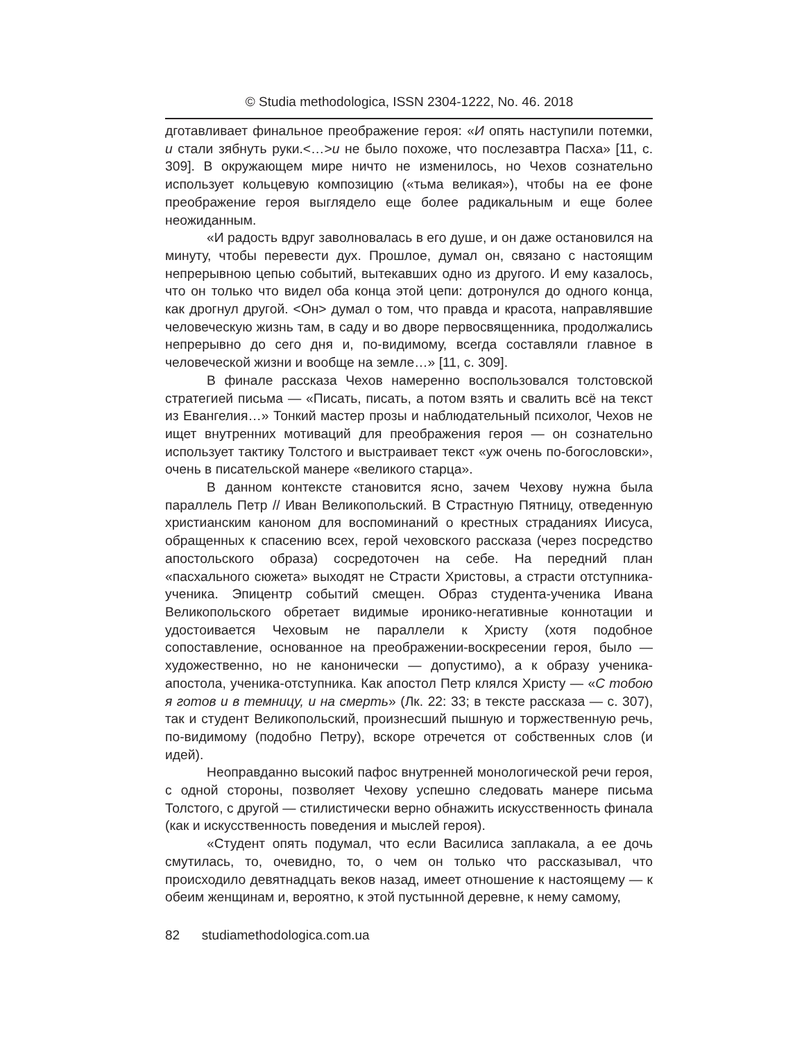© Studia methodologica, ISSN 2304-1222, No. 46. 2018
дготавливает финальное преображение героя: «И опять наступили потемки, и стали зябнуть руки.<…>и не было похоже, что послезавтра Пасха» [11, с. 309]. В окружающем мире ничто не изменилось, но Чехов сознательно использует кольцевую композицию («тьма великая»), чтобы на ее фоне преображение героя выглядело еще более радикальным и еще более неожиданным.
«И радость вдруг заволновалась в его душе, и он даже остановился на минуту, чтобы перевести дух. Прошлое, думал он, связано с настоящим непрерывною цепью событий, вытекавших одно из другого. И ему казалось, что он только что видел оба конца этой цепи: дотронулся до одного конца, как дрогнул другой. <Он> думал о том, что правда и красота, направлявшие человеческую жизнь там, в саду и во дворе первосвященника, продолжались непрерывно до сего дня и, по-видимому, всегда составляли главное в человеческой жизни и вообще на земле…» [11, с. 309].
В финале рассказа Чехов намеренно воспользовался толстовской стратегией письма — «Писать, писать, а потом взять и свалить всё на текст из Евангелия…» Тонкий мастер прозы и наблюдательный психолог, Чехов не ищет внутренних мотиваций для преображения героя — он сознательно использует тактику Толстого и выстраивает текст «уж очень по-богословски», очень в писательской манере «великого старца».
В данном контексте становится ясно, зачем Чехову нужна была параллель Петр // Иван Великопольский. В Страстную Пятницу, отведенную христианским каноном для воспоминаний о крестных страданиях Иисуса, обращенных к спасению всех, герой чеховского рассказа (через посредство апостольского образа) сосредоточен на себе. На передний план «пасхального сюжета» выходят не Страсти Христовы, а страсти отступника-ученика. Эпицентр событий смещен. Образ студента-ученика Ивана Великопольского обретает видимые иронико-негативные коннотации и удостоивается Чеховым не параллели к Христу (хотя подобное сопоставление, основанное на преображении-воскресении героя, было — художественно, но не канонически — допустимо), а к образу ученика-апостола, ученика-отступника. Как апостол Петр клялся Христу — «С тобою я готов и в темницу, и на смерть» (Лк. 22: 33; в тексте рассказа — с. 307), так и студент Великопольский, произнесший пышную и торжественную речь, по-видимому (подобно Петру), вскоре отречется от собственных слов (и идей).
Неоправданно высокий пафос внутренней монологической речи героя, с одной стороны, позволяет Чехову успешно следовать манере письма Толстого, с другой — стилистически верно обнажить искусственность финала (как и искусственность поведения и мыслей героя).
«Студент опять подумал, что если Василиса заплакала, а ее дочь смутилась, то, очевидно, то, о чем он только что рассказывал, что происходило девятнадцать веков назад, имеет отношение к настоящему — к обеим женщинам и, вероятно, к этой пустынной деревне, к нему самому,
82 studiamethodologica.com.ua